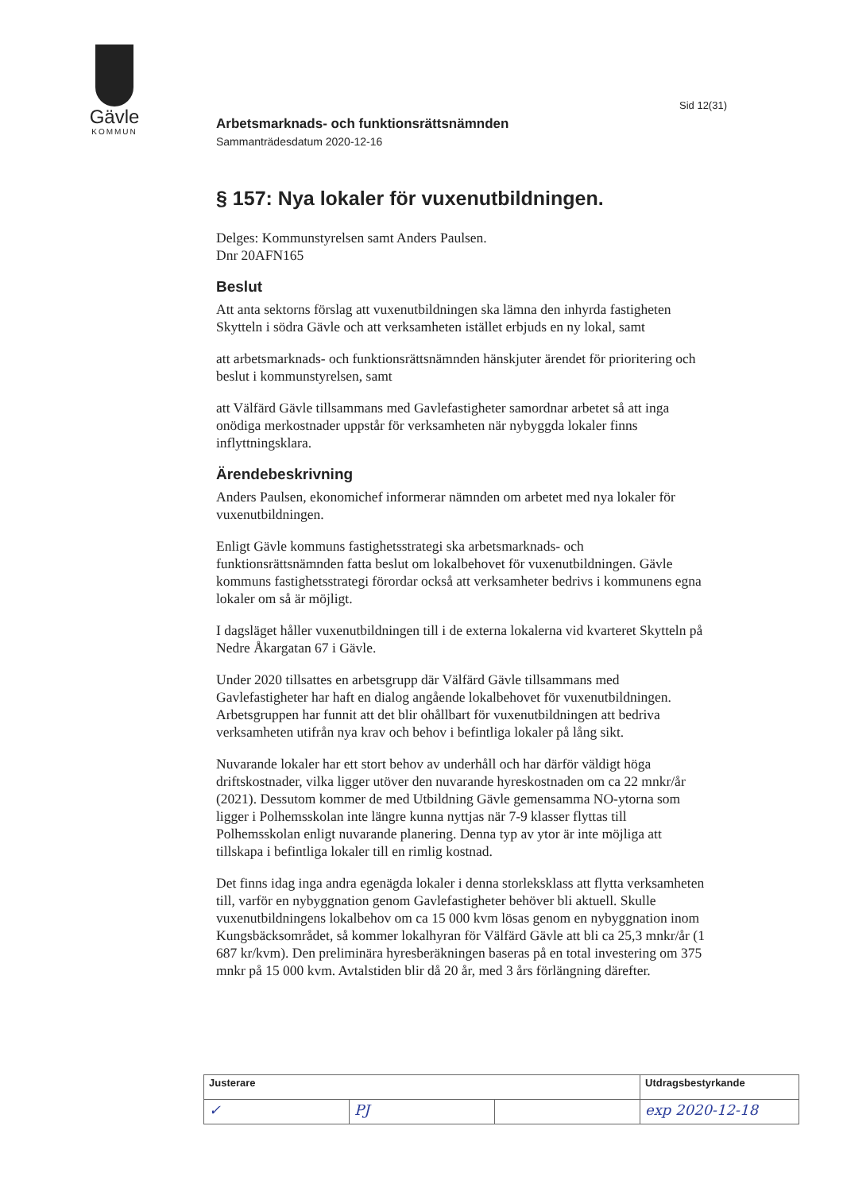Gävle
KOMMUN
Sid 12(31)
Arbetsmarknads- och funktionsrättsnämnden
Sammanträdesdatum 2020-12-16
§ 157: Nya lokaler för vuxenutbildningen.
Delges: Kommunstyrelsen samt Anders Paulsen.
Dnr 20AFN165
Beslut
Att anta sektorns förslag att vuxenutbildningen ska lämna den inhyrda fastigheten Skytteln i södra Gävle och att verksamheten istället erbjuds en ny lokal, samt
att arbetsmarknads- och funktionsrättsnämnden hänskjuter ärendet för prioritering och beslut i kommunstyrelsen, samt
att Välfärd Gävle tillsammans med Gavlefastigheter samordnar arbetet så att inga onödiga merkostnader uppstår för verksamheten när nybyggda lokaler finns inflyttningsklara.
Ärendebeskrivning
Anders Paulsen, ekonomichef informerar nämnden om arbetet med nya lokaler för vuxenutbildningen.
Enligt Gävle kommuns fastighetsstrategi ska arbetsmarknads- och funktionsrättsnämnden fatta beslut om lokalbehovet för vuxenutbildningen. Gävle kommuns fastighetsstrategi förordar också att verksamheter bedrivs i kommunens egna lokaler om så är möjligt.
I dagsläget håller vuxenutbildningen till i de externa lokalerna vid kvarteret Skytteln på Nedre Åkargatan 67 i Gävle.
Under 2020 tillsattes en arbetsgrupp där Välfärd Gävle tillsammans med Gavlefastigheter har haft en dialog angående lokalbehovet för vuxenutbildningen. Arbetsgruppen har funnit att det blir ohållbart för vuxenutbildningen att bedriva verksamheten utifrån nya krav och behov i befintliga lokaler på lång sikt.
Nuvarande lokaler har ett stort behov av underhåll och har därför väldigt höga driftskostnader, vilka ligger utöver den nuvarande hyreskostnaden om ca 22 mnkr/år (2021). Dessutom kommer de med Utbildning Gävle gemensamma NO-ytorna som ligger i Polhemsskolan inte längre kunna nyttjas när 7-9 klasser flyttas till Polhemsskolan enligt nuvarande planering. Denna typ av ytor är inte möjliga att tillskapa i befintliga lokaler till en rimlig kostnad.
Det finns idag inga andra egenägda lokaler i denna storleksklass att flytta verksamheten till, varför en nybyggnation genom Gavlefastigheter behöver bli aktuell. Skulle vuxenutbildningens lokalbehov om ca 15 000 kvm lösas genom en nybyggnation inom Kungsbäcksområdet, så kommer lokalhyran för Välfärd Gävle att bli ca 25,3 mnkr/år (1 687 kr/kvm). Den preliminära hyresberäkningen baseras på en total investering om 375 mnkr på 15 000 kvm. Avtalstiden blir då 20 år, med 3 års förlängning därefter.
| Justerare | | | Utdragsbestyrkande |
| ✓ | PJ | | exp 2020-12-18 |